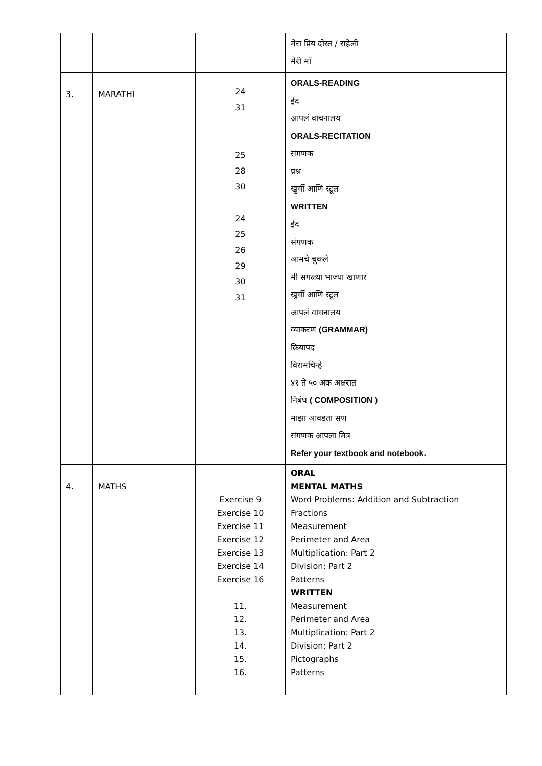| | | | मेरा प्रिय दोस्त / सहेली मेरी माँ |
| 3. | MARATHI | 24 31 25 28 30 24 25 26 29 30 31 | ORALS-READING ईद आपलं वाचनालय ORALS-RECITATION संगणक प्रश्न खुर्ची आणि स्टूल WRITTEN ईद संगणक आमचे चुकले मी सगळ्या भाज्या खाणार खुर्ची आणि स्टूल आपलं वाचनालय व्याकरण (GRAMMAR) क्रियापद विरामचिन्हे ४१ ते ५० अंक अक्षरात निबंध ( COMPOSITION ) माझा आवडता सण संगणक आपला मित्र Refer your textbook and notebook. |
| 4. | MATHS | Exercise 9 Exercise 10 Exercise 11 Exercise 12 Exercise 13 Exercise 14 Exercise 16 11. 12. 13. 14. 15. 16. | ORAL MENTAL MATHS Word Problems: Addition and Subtraction Fractions Measurement Perimeter and Area Multiplication: Part 2 Division: Part 2 Patterns WRITTEN Measurement Perimeter and Area Multiplication: Part 2 Division: Part 2 Pictographs Patterns |